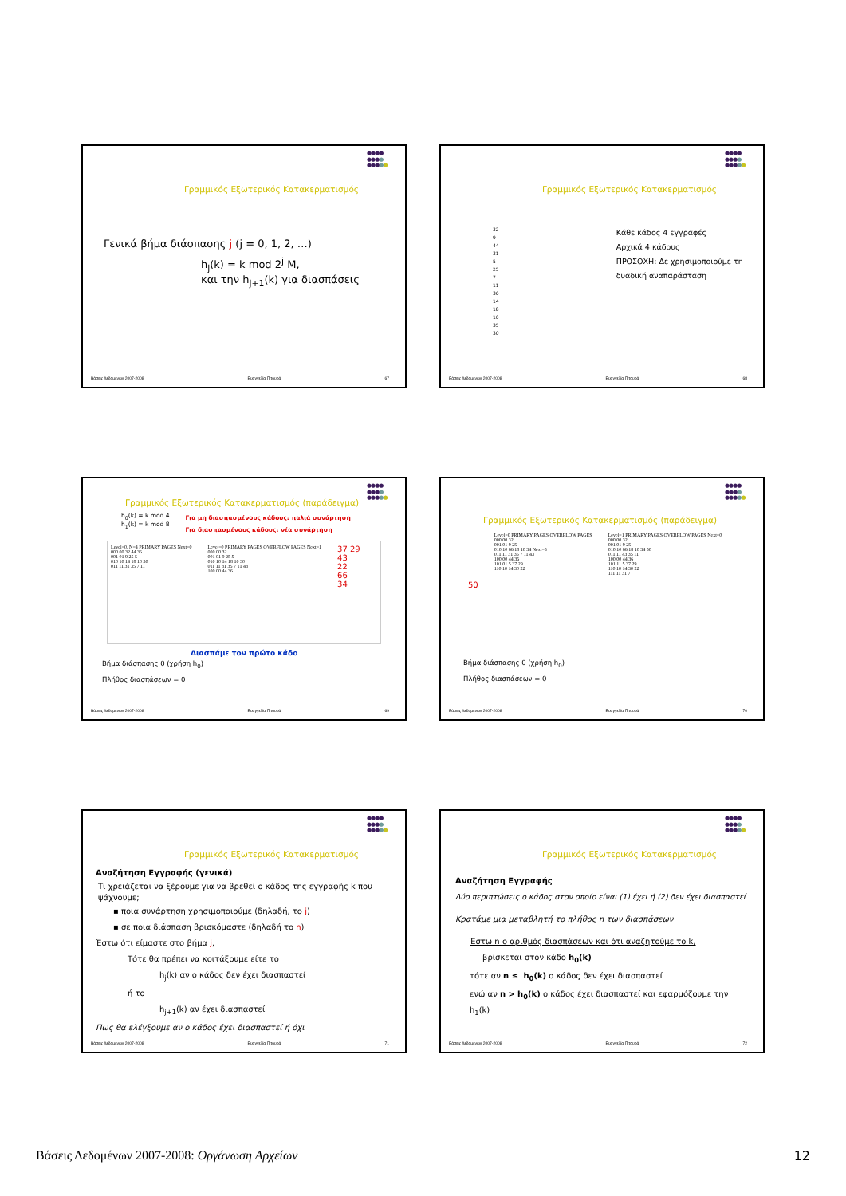●●●●
●●●●
●●●●●
Γραμμικός Εξωτερικός Κατακερματισμός
Γενικά βήμα διάσπασης j (j = 0, 1, 2, …)
h<sub>j</sub>(k) = k mod 2<sup>j</sup> M,
και την h<sub>j+1</sub>(k) για διασπάσεις
Βάσεις Δεδομένων 2007-2008 Ευαγγελία Πιτουρά 67
●●●●
●●●●
●●●●●
Γραμμικός Εξωτερικός Κατακερματισμός
32
9
44
31
5
25
7
11
36
14
18
10
35
30
Κάθε κάδος 4 εγγραφές
Αρχικά 4 κάδους
ΠΡΟΣΟΧΗ: Δε χρησιμοποιούμε τη δυαδική αναπαράσταση
Βάσεις Δεδομένων 2007-2008 Ευαγγελία Πιτουρά 68
●●●●
●●●●
●●●●●
Γραμμικός Εξωτερικός Κατακερματισμός (παράδειγμα)
h<sub>0</sub>(k) = k mod 4
h<sub>1</sub>(k) = k mod 8
Για μη διασπασμένους κάδους: παλιά συνάρτηση
Για διασπασμένους κάδους: νέα συνάρτηση
Level=0, N=4 PRIMARY PAGES Next=0
000 00 32 44 36
001 01 9 25 5
010 10 14 18 10 30
011 11 31 35 7 11
Level=0 PRIMARY PAGES OVERFLOW PAGES Next=1
000 00 32
001 01 9 25 5
010 10 14 18 10 30
011 11 31 35 7 11 43
100 00 44 36
37 29
43
22
66
34
Διασπάμε τον πρώτο κάδο
Βήμα διάσπασης 0 (χρήση h<sub>0</sub>)
Πλήθος διασπάσεων = 0
Βάσεις Δεδομένων 2007-2008 Ευαγγελία Πιτουρά 69
●●●●
●●●●
●●●●●
Γραμμικός Εξωτερικός Κατακερματισμός (παράδειγμα)
50
Level=0 PRIMARY PAGES OVERFLOW PAGES
000 00 32
001 01 9 25
010 10 66 18 10 34 Next=3
011 11 31 35 7 11 43
100 00 44 36
101 01 5 37 29
110 10 14 30 22
Level=1 PRIMARY PAGES OVERFLOW PAGES Next=0
000 00 32
001 01 9 25
010 10 66 18 10 34 50
011 11 43 35 11
100 00 44 36
101 11 5 37 29
110 10 14 30 22
111 11 31 7
Βήμα διάσπασης 0 (χρήση h<sub>0</sub>)
Πλήθος διασπάσεων = 0
Βάσεις Δεδομένων 2007-2008 Ευαγγελία Πιτουρά 70
●●●●
●●●●
●●●●●
Γραμμικός Εξωτερικός Κατακερματισμός
Αναζήτηση Εγγραφής (γενικά)
Τι χρειάζεται να ξέρουμε για να βρεθεί ο κάδος της εγγραφής k που ψάχνουμε;
▪ ποια συνάρτηση χρησιμοποιούμε (δηλαδή, το j)
▪ σε ποια διάσπαση βρισκόμαστε (δηλαδή το n)
Έστω ότι είμαστε στο βήμα j,
Τότε θα πρέπει να κοιτάξουμε είτε το
h<sub>j</sub>(k) αν ο κάδος δεν έχει διασπαστεί
ή το
h<sub>j+1</sub>(k) αν έχει διασπαστεί
Πως θα ελέγξουμε αν ο κάδος έχει διασπαστεί ή όχι
Βάσεις Δεδομένων 2007-2008 Ευαγγελία Πιτουρά 71
●●●●
●●●●
●●●●●
Γραμμικός Εξωτερικός Κατακερματισμός
Αναζήτηση Εγγραφής
Δύο περιπτώσεις ο κάδος στον οποίο είναι (1) έχει ή (2) δεν έχει διασπαστεί
Κρατάμε μια μεταβλητή το πλήθος n των διασπάσεων
Έστω n ο αριθμός διασπάσεων και ότι αναζητούμε το k,
βρίσκεται στον κάδο h<sub>0</sub>(k)
τότε αν n ≤ h<sub>0</sub>(k) ο κάδος δεν έχει διασπαστεί
ενώ αν n > h<sub>0</sub>(k) ο κάδος έχει διασπαστεί και εφαρμόζουμε την h<sub>1</sub>(k)
Βάσεις Δεδομένων 2007-2008 Ευαγγελία Πιτουρά 72
Βάσεις Δεδομένων 2007-2008: Οργάνωση Αρχείων 12